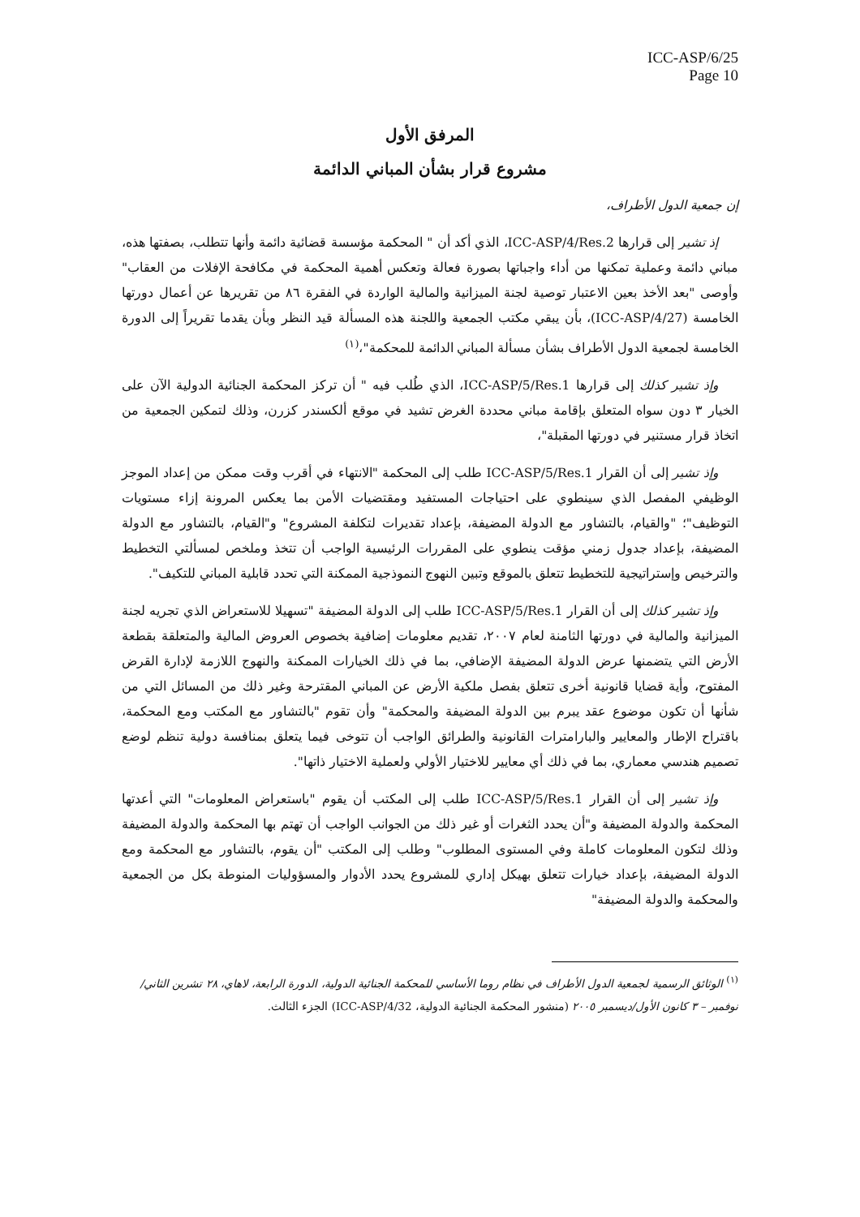ICC-ASP/6/25
Page 10
المرفق الأول
مشروع قرار بشأن المباني الدائمة
إن جمعية الدول الأطراف،
إذ تشير إلى قرارها ICC-ASP/4/Res.2، الذي أكد أن " المحكمة مؤسسة قضائية دائمة وأنها تتطلب، بصفتها هذه، مباني دائمة وعملية تمكنها من أداء واجباتها بصورة فعالة وتعكس أهمية المحكمة في مكافحة الإفلات من العقاب" وأوصى "بعد الأخذ بعين الاعتبار توصية لجنة الميزانية والمالية الواردة في الفقرة ٨٦ من تقريرها عن أعمال دورتها الخامسة (ICC-ASP/4/27)، بأن يبقي مكتب الجمعية واللجنة هذه المسألة قيد النظر وبأن يقدما تقريراً إلى الدورة الخامسة لجمعية الدول الأطراف بشأن مسألة المباني الدائمة للمحكمة"،<sup>(١)</sup>
وإذ تشير كذلك إلى قرارها ICC-ASP/5/Res.1، الذي طُلب فيه " أن تركز المحكمة الجنائية الدولية الآن على الخيار ٣ دون سواه المتعلق بإقامة مباني محددة الغرض تشيد في موقع ألكسندر كزرن، وذلك لتمكين الجمعية من اتخاذ قرار مستنير في دورتها المقبلة"،
وإذ تشير إلى أن القرار ICC-ASP/5/Res.1 طلب إلى المحكمة "الانتهاء في أقرب وقت ممكن من إعداد الموجز الوظيفي المفصل الذي سينطوي على احتياجات المستفيد ومقتضيات الأمن بما يعكس المرونة إزاء مستويات التوظيف"؛ "والقيام، بالتشاور مع الدولة المضيفة، بإعداد تقديرات لتكلفة المشروع" و"القيام، بالتشاور مع الدولة المضيفة، بإعداد جدول زمني مؤقت ينطوي على المقررات الرئيسية الواجب أن تتخذ وملخص لمسألتي التخطيط والترخيص وإستراتيجية للتخطيط تتعلق بالموقع وتبين النهوج النموذجية الممكنة التي تحدد قابلية المباني للتكيف".
وإذ تشير كذلك إلى أن القرار ICC-ASP/5/Res.1 طلب إلى الدولة المضيفة "تسهيلا للاستعراض الذي تجريه لجنة الميزانية والمالية في دورتها الثامنة لعام ٢٠٠٧، تقديم معلومات إضافية بخصوص العروض المالية والمتعلقة بقطعة الأرض التي يتضمنها عرض الدولة المضيفة الإضافي، بما في ذلك الخيارات الممكنة والنهوج اللازمة لإدارة القرض المفتوح، وأية قضايا قانونية أخرى تتعلق بفصل ملكية الأرض عن المباني المقترحة وغير ذلك من المسائل التي من شأنها أن تكون موضوع عقد يبرم بين الدولة المضيفة والمحكمة" وأن تقوم "بالتشاور مع المكتب ومع المحكمة، باقتراح الإطار والمعايير والبارامترات القانونية والطرائق الواجب أن تتوخى فيما يتعلق بمنافسة دولية تنظم لوضع تصميم هندسي معماري، بما في ذلك أي معايير للاختيار الأولي ولعملية الاختيار ذاتها".
وإذ تشير إلى أن القرار ICC-ASP/5/Res.1 طلب إلى المكتب أن يقوم "باستعراض المعلومات" التي أعدتها المحكمة والدولة المضيفة و"أن يحدد الثغرات أو غير ذلك من الجوانب الواجب أن تهتم بها المحكمة والدولة المضيفة وذلك لتكون المعلومات كاملة وفي المستوى المطلوب" وطلب إلى المكتب "أن يقوم، بالتشاور مع المحكمة ومع الدولة المضيفة، بإعداد خيارات تتعلق بهيكل إداري للمشروع يحدد الأدوار والمسؤوليات المنوطة بكل من الجمعية والمحكمة والدولة المضيفة"
<sup>(١)</sup> الوثائق الرسمية لجمعية الدول الأطراف في نظام روما الأساسي للمحكمة الجنائية الدولية، الدورة الرابعة، لاهاي، ٢٨ تشرين الثاني/نوفمبر – ٣ كانون الأول/ديسمبر ٢٠٠٥ (منشور المحكمة الجنائية الدولية، ICC-ASP/4/32) الجزء الثالث.